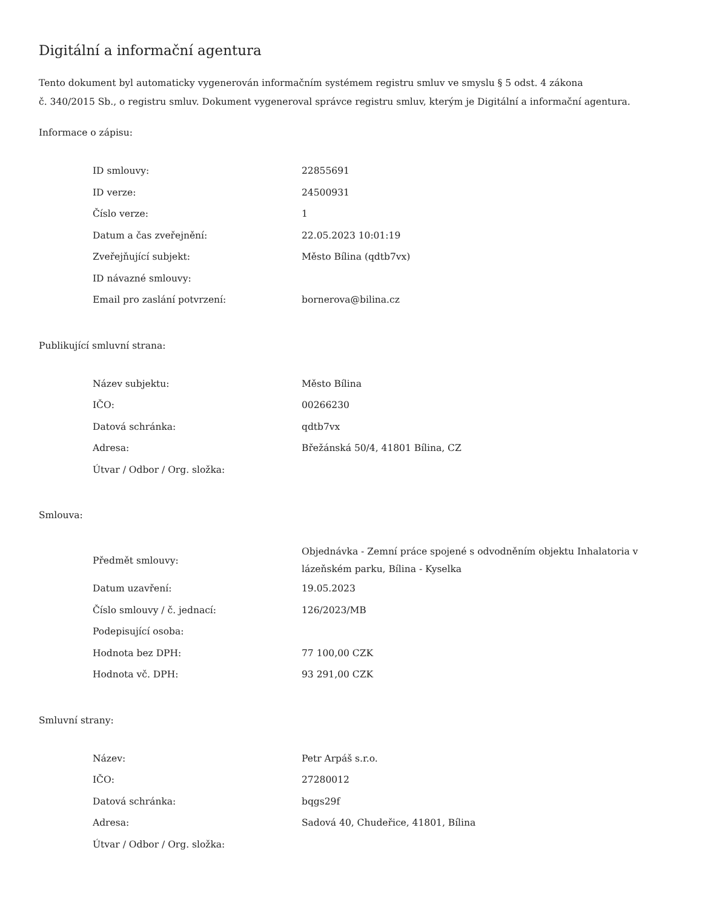Digitální a informační agentura
Tento dokument byl automaticky vygenerován informačním systémem registru smluv ve smyslu § 5 odst. 4 zákona
č. 340/2015 Sb., o registru smluv. Dokument vygeneroval správce registru smluv, kterým je Digitální a informační agentura.
Informace o zápisu:
| ID smlouvy: | 22855691 |
| ID verze: | 24500931 |
| Číslo verze: | 1 |
| Datum a čas zveřejnění: | 22.05.2023 10:01:19 |
| Zveřejňující subjekt: | Město Bílina (qdtb7vx) |
| ID návazné smlouvy: | |
| Email pro zaslání potvrzení: | bornerova@bilina.cz |
Publikující smluvní strana:
| Název subjektu: | Město Bílina |
| IČO: | 00266230 |
| Datová schránka: | qdtb7vx |
| Adresa: | Břežánská 50/4, 41801 Bílina, CZ |
| Útvar / Odbor / Org. složka: | |
Smlouva:
| Předmět smlouvy: | Objednávka - Zemní práce spojené s odvodněním objektu Inhalatoria v lázeňském parku, Bílina - Kyselka |
| Datum uzavření: | 19.05.2023 |
| Číslo smlouvy / č. jednací: | 126/2023/MB |
| Podepisující osoba: | |
| Hodnota bez DPH: | 77 100,00 CZK |
| Hodnota vč. DPH: | 93 291,00 CZK |
Smluvní strany:
| Název: | Petr Arpáš s.r.o. |
| IČO: | 27280012 |
| Datová schránka: | bqgs29f |
| Adresa: | Sadová 40, Chudeřice, 41801, Bílina |
| Útvar / Odbor / Org. složka: | |